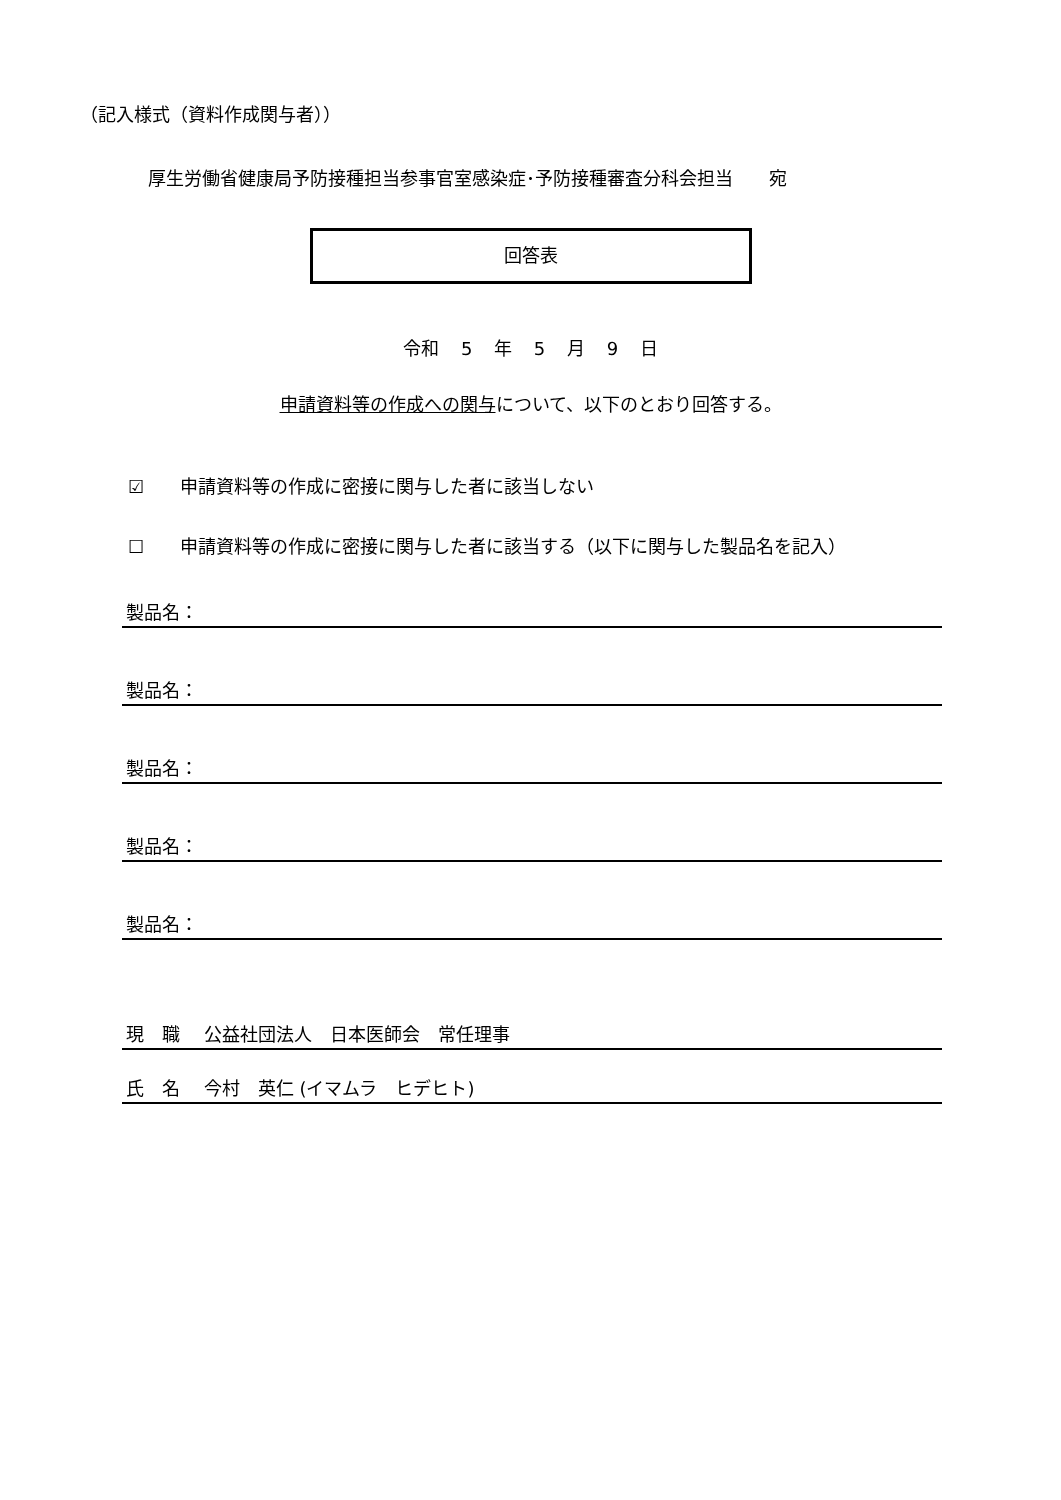（記入様式（資料作成関与者））
厚生労働省健康局予防接種担当参事官室感染症･予防接種審査分科会担当　　宛
回答表
令和 5 年 5 月 9 日
申請資料等の作成への関与について、以下のとおり回答する。
☑　　申請資料等の作成に密接に関与した者に該当しない
☐　　申請資料等の作成に密接に関与した者に該当する（以下に関与した製品名を記入）
製品名：
製品名：
製品名：
製品名：
製品名：
現　職　 公益社団法人　日本医師会　常任理事
氏　名　 今村　英仁 (イマムラ　ヒデヒト)